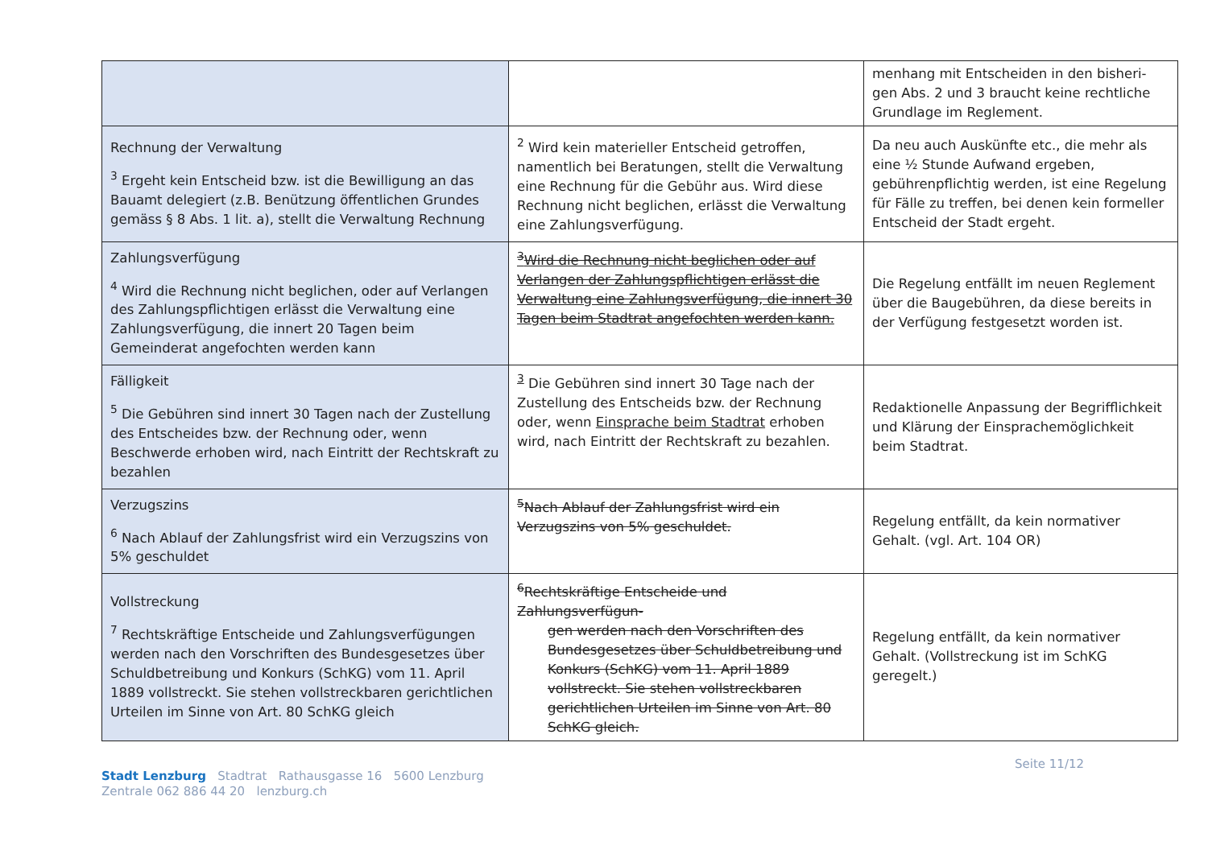| | | menhang mit Entscheiden in den bisheri-gen Abs. 2 und 3 braucht keine rechtliche Grundlage im Reglement. |
| Rechnung der Verwaltung <sup>3</sup> Ergeht kein Entscheid bzw. ist die Bewilligung an das Bauamt delegiert (z.B. Benützung öffentlichen Grundes gemäss § 8 Abs. 1 lit. a), stellt die Verwaltung Rechnung | <sup>2</sup> Wird kein materieller Entscheid getroffen, namentlich bei Beratungen, stellt die Verwaltung eine Rechnung für die Gebühr aus. Wird diese Rechnung nicht beglichen, erlässt die Verwaltung eine Zahlungsverfügung. | Da neu auch Auskünfte etc., die mehr als eine ½ Stunde Aufwand ergeben, gebührenpflichtig werden, ist eine Regelung für Fälle zu treffen, bei denen kein formeller Entscheid der Stadt ergeht. |
| Zahlungsverfügung <sup>4</sup> Wird die Rechnung nicht beglichen, oder auf Verlangen des Zahlungspflichtigen erlässt die Verwaltung eine Zahlungsverfügung, die innert 20 Tagen beim Gemeinderat angefochten werden kann | <sup>3</sup> Wird die Rechnung nicht beglichen oder auf Verlangen der Zahlungspflichtigen erlässt die Verwaltung eine Zahlungsverfügung, die innert 30 Tagen beim Stadtrat angefochten werden kann. | Die Regelung entfällt im neuen Reglement über die Baugebühren, da diese bereits in der Verfügung festgesetzt worden ist. |
| Fälligkeit <sup>5</sup> Die Gebühren sind innert 30 Tagen nach der Zustellung des Entscheides bzw. der Rechnung oder, wenn Beschwerde erhoben wird, nach Eintritt der Rechtskraft zu bezahlen | <sup>3</sup> Die Gebühren sind innert 30 Tage nach der Zustellung des Entscheids bzw. der Rechnung oder, wenn Einsprache beim Stadtrat erhoben wird, nach Eintritt der Rechtskraft zu bezahlen. | Redaktionelle Anpassung der Begrifflichkeit und Klärung der Einsprachemöglichkeit beim Stadtrat. |
| Verzugszins <sup>6</sup> Nach Ablauf der Zahlungsfrist wird ein Verzugszins von 5% geschuldet | <sup>5</sup> Nach Ablauf der Zahlungsfrist wird ein Verzugszins von 5% geschuldet. | Regelung entfällt, da kein normativer Gehalt. (vgl. Art. 104 OR) |
| Vollstreckung <sup>7</sup> Rechtskräftige Entscheide und Zahlungsverfügungen werden nach den Vorschriften des Bundesgesetzes über Schuldbetreibung und Konkurs (SchKG) vom 11. April 1889 vollstreckt. Sie stehen vollstreckbaren gerichtlichen Urteilen im Sinne von Art. 80 SchKG gleich | <sup>6</sup> Rechtskräftige Entscheide und Zahlungsverfügun- gen werden nach den Vorschriften des Bundesgesetzes über Schuldbetreibung und Konkurs (SchKG) vom 11. April 1889 vollstreckt. Sie stehen vollstreckbaren gerichtlichen Urteilen im Sinne von Art. 80 SchKG gleich. | Regelung entfällt, da kein normativer Gehalt. (Vollstreckung ist im SchKG geregelt.) |
Seite 11/12
Stadt Lenzburg Stadtrat Rathausgasse 16 5600 Lenzburg
Zentrale 062 886 44 20 lenzburg.ch